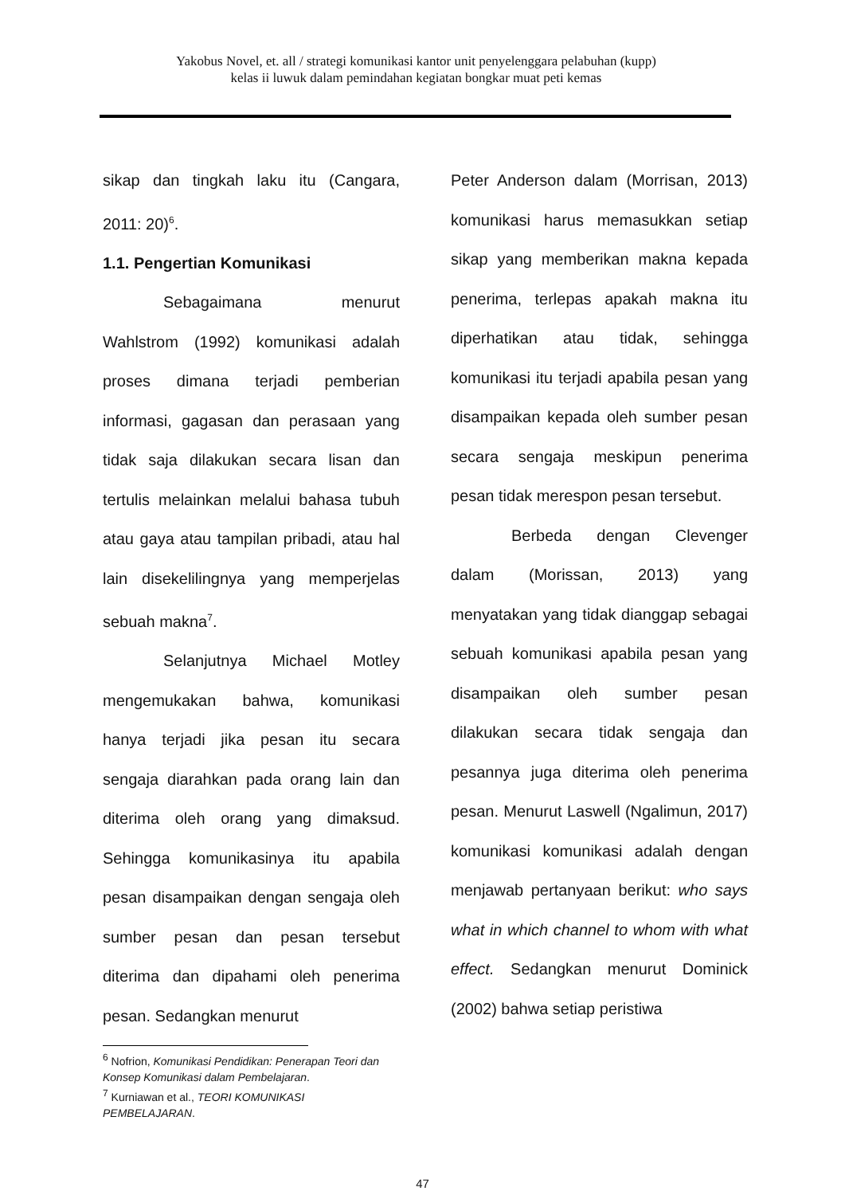Yakobus Novel, et. all / strategi komunikasi kantor unit penyelenggara pelabuhan (kupp)
kelas ii luwuk dalam pemindahan kegiatan bongkar muat peti kemas
sikap dan tingkah laku itu (Cangara, 2011: 20)<sup>6</sup>.
1.1. Pengertian Komunikasi
Sebagaimana menurut Wahlstrom (1992) komunikasi adalah proses dimana terjadi pemberian informasi, gagasan dan perasaan yang tidak saja dilakukan secara lisan dan tertulis melainkan melalui bahasa tubuh atau gaya atau tampilan pribadi, atau hal lain disekelilingnya yang memperjelas sebuah makna<sup>7</sup>.
Selanjutnya Michael Motley mengemukakan bahwa, komunikasi hanya terjadi jika pesan itu secara sengaja diarahkan pada orang lain dan diterima oleh orang yang dimaksud. Sehingga komunikasinya itu apabila pesan disampaikan dengan sengaja oleh sumber pesan dan pesan tersebut diterima dan dipahami oleh penerima pesan. Sedangkan menurut
<sup>6</sup> Nofrion, Komunikasi Pendidikan: Penerapan Teori dan Konsep Komunikasi dalam Pembelajaran.
<sup>7</sup> Kurniawan et al., TEORI KOMUNIKASI PEMBELAJARAN.
Peter Anderson dalam (Morrisan, 2013) komunikasi harus memasukkan setiap sikap yang memberikan makna kepada penerima, terlepas apakah makna itu diperhatikan atau tidak, sehingga komunikasi itu terjadi apabila pesan yang disampaikan kepada oleh sumber pesan secara sengaja meskipun penerima pesan tidak merespon pesan tersebut.
Berbeda dengan Clevenger dalam (Morissan, 2013) yang menyatakan yang tidak dianggap sebagai sebuah komunikasi apabila pesan yang disampaikan oleh sumber pesan dilakukan secara tidak sengaja dan pesannya juga diterima oleh penerima pesan. Menurut Laswell (Ngalimun, 2017) komunikasi komunikasi adalah dengan menjawab pertanyaan berikut: who says what in which channel to whom with what effect. Sedangkan menurut Dominick (2002) bahwa setiap peristiwa
47